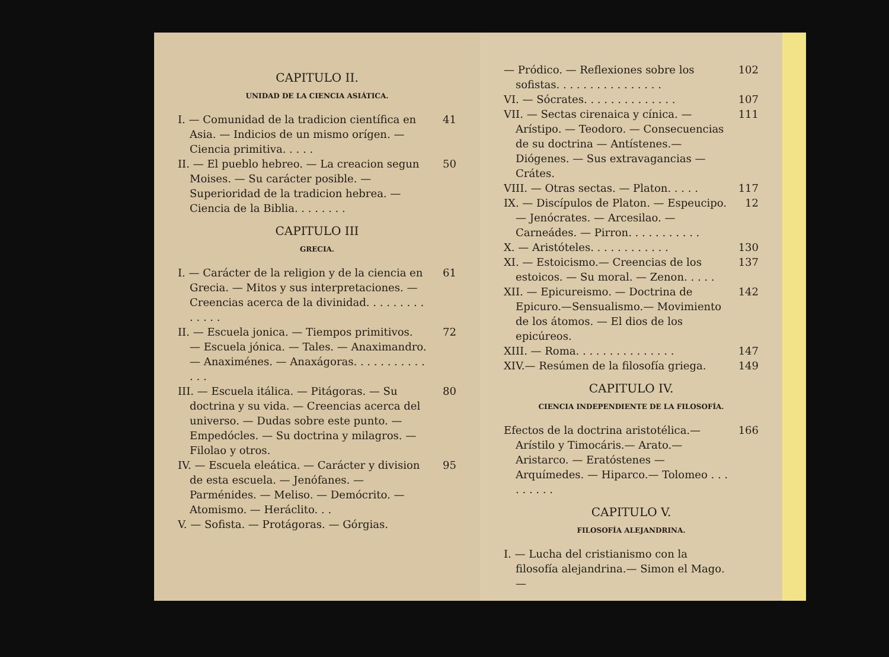CAPITULO II.
UNIDAD DE LA CIENCIA ASIÁTICA.
I. — Comunidad de la tradicion científica en Asia. — Indicios de un mismo orígen. — Ciencia primitiva. . . . . 41
II. — El pueblo hebreo. — La creacion segun Moises. — Su carácter posible. —Superioridad de la tradicion hebrea. — Ciencia de la Biblia. . . . . . . . 50
CAPITULO III
GRECIA.
I. — Carácter de la religion y de la ciencia en Grecia. — Mitos y sus interpretaciones. — Creencias acerca de la divinidad. . . . . . . . . . . . . . 61
II. — Escuela jonica. — Tiempos primitivos. — Escuela jónica. — Tales. — Anaximandro. — Anaximénes. — Anaxágoras. . . . . . . . . . . . . . 72
III. — Escuela itálica. — Pitágoras. — Su doctrina y su vida. — Creencias acerca del universo. — Dudas sobre este punto. — Empedócles. — Su doctrina y milagros. — Filolao y otros. 80
IV. — Escuela eleática. — Carácter y division de esta escuela. — Jenófanes. — Parménides. — Meliso. — Demócrito. — Atomismo. — Heráclito. . . 95
V. — Sofista. — Protágoras. — Górgias.
— Pródico. — Reflexiones sobre los sofistas. . . . . . . . . . . . . . . . 102
VI. — Sócrates. . . . . . . . . . . . . . 107
VII. — Sectas cirenaica y cínica. — Arístipo. — Teodoro. — Consecuencias de su doctrina — Antístenes.— Diógenes. — Sus extravagancias — Crátes. 111
VIII. — Otras sectas. — Platon. . . . . 117
IX. — Discípulos de Platon. — Espeucipo. — Jenócrates. — Arcesilao. — Carneádes. — Pirron. . . . . . . . . . . 12
X. — Aristóteles. . . . . . . . . . . . 130
XI. — Estoicismo.— Creencias de los estoicos. — Su moral. — Zenon. . . . . 137
XII. — Epicureismo. — Doctrina de Epicuro.—Sensualismo.— Movimiento de los átomos. — El dios de los epicúreos. 142
XIII. — Roma. . . . . . . . . . . . . . . 147
XIV.— Resúmen de la filosofía griega. 149
CAPITULO IV.
CIENCIA INDEPENDIENTE DE LA FILOSOFÍA.
Efectos de la doctrina aristotélica.—Arístilo y Timocáris.— Arato.— Aristarco. — Eratóstenes — Arquímedes. — Hiparco.— Tolomeo . . . . . . . . . 166
CAPITULO V.
FILOSOFÍA ALEJANDRINA.
I. — Lucha del cristianismo con la filosofía alejandrina.— Simon el Mago.—